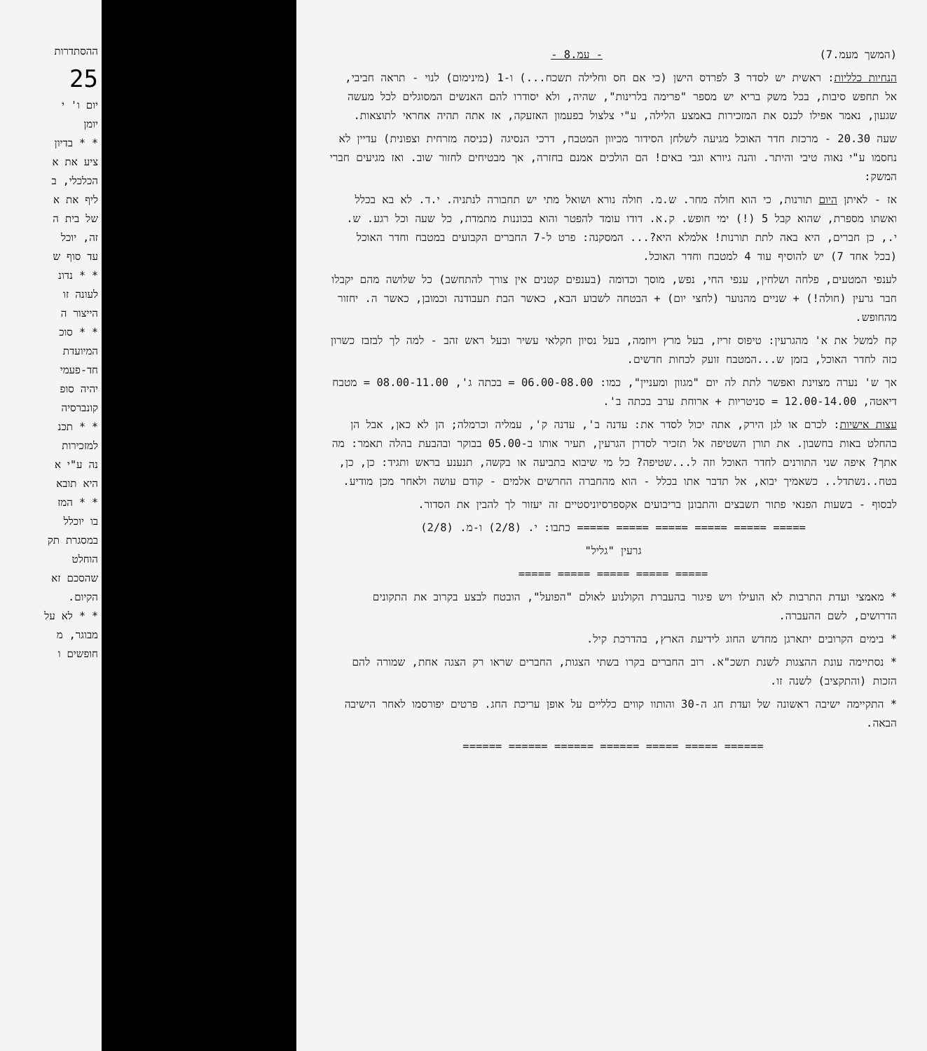ההסתדרות
25
יום ו' י
יומן
* * בדיון
ציע את א
הכלכלי, ב
ליף את א
של בית ה
זה, יוכל
עד סוף ש
* * נדונ
לעונה זו
הייצור ה
* * סוכ
המיועדת
חד-פעמי
יהיה סופ
קונברסיה
* * תכנ
למזכירות
נה ע"י א
היא תובא
* * המז
בו יוכלל
במסגרת תק
הוחלט
שהסכם זא
הקיום.
* * לא על
מבוגר, מ
חופשים ו
(המשך מעמ.7) - עמ.8 -
הנחיות כלליות: ראשית יש לסדר 3 לפרדס הישן (כי אם חס וחלילה תשכח...) ו-1 (מינימום) לנוי - תראה חביבי, אל תחפש סיבות, בכל משק בריא יש מספר "פרימה בלרינות", שהיה, ולא יסודרו להם האנשים המסוגלים לכל מעשה שגעון, נאמר אפילו לכנס את המזכירות באמצע הלילה, ע"י צלצול בפעמון האזעקה, אז אתה תהיה אחראי לתוצאות.
שעה 20.30 - מרכזת חדר האוכל מגיעה לשלחן הסידור מכיוון המטבח, דרכי הנסיגה (כניסה מזרחית וצפונית) עדיין לא נחסמו ע"י נאוה טיבי והיתר. והנה גיורא וגבי באים! הם הולכים אמנם בחזרה, אך מבטיחים לחזור שוב. ואז מגיעים חברי המשק:
אז - לאיתן היום תורנות, כי הוא חולה מחר. ש.מ. חולה נורא ושואל מתי יש תחבורה לנתניה. י.ד. לא בא בכלל ואשתו מספרת, שהוא קבל 5 (!) ימי חופש. ק.א. דודו עומד להפטר והוא בכוננות מתמדת, כל שעה וכל רגע. ש. י., כן חברים, היא באה לתת תורנות! אלמלא היא?... המסקנה: פרט ל-7 החברים הקבועים במטבח וחדר האוכל (בכל אחד 7) יש להוסיף עוד 4 למטבח וחדר האוכל.
לענפי המטעים, פלחה ושלחין, ענפי החי, נפש, מוסך וכדומה (בענפים קטנים אין צורך להתחשב) כל שלושה מהם יקבלו חבר גרעין (חולה!) + שניים מהנוער (לחצי יום) + הבטחה לשבוע הבא, כאשר הבת תעבודנה וכמובן, כאשר ה. יחזור מהחופש.
קח למשל את א' מהגרעין: טיפוס זריז, בעל מרץ ויוזמה, בעל נסיון חקלאי עשיר ובעל ראש זהב - למה לך לבזבז כשרון כזה לחדר האוכל, בזמן ש...המטבח זועק לכחות חדשים.
אך ש' נערה מצוינת ואפשר לתת לה יום "מגוון ומעניין", כמו: 06.00-08.00 = בכתה ג', 08.00-11.00 = מטבח דיאטה, 12.00-14.00 = סניטריות + ארוחת ערב בכתה ב'.
עצות אישיות: לכרם או לגן הירק, אתה יכול לסדר את: עדנה ב', עדנה ק', עמליה וכרמלה; הן לא כאן, אבל הן בהחלט באות בחשבון. את תורן השטיפה אל תזכיר לסדרן הגרעין, תעיר אותו ב-05.00 בבוקר ובהבעת בהלה תאמר: מה אתך? איפה שני התורנים לחדר האוכל וזה ל...שטיפה? כל מי שיבוא בתביעה או בקשה, תנענע בראש ותגיד: כן, כן, בטח..נשתדל.. כשאמיך יבוא, אל תדבר אתו בכלל - הוא מהחברה החרשים אלמים - קודם עושה ולאחר מכן מודיע.
לבסוף - בשעות הפנאי פתור תשבצים והתבונן בריבועים אקספרסיוניסטיים זה יעזור לך להבין את הסדור.
===== ===== ===== ===== ===== ===== כתבו: י. (2/8) ו-מ. (2/8)
גרעין "גליל"
===== ===== ===== ===== =====
* מאמצי ועדת התרבות לא הועילו ויש פיגור בהעברת הקולנוע לאולם "הפועל", הובטח לבצע בקרוב את התקונים הדרושים, לשם ההעברה.
* בימים הקרובים יתארגן מחדש החוג לידיעת הארץ, בהדרכת קיל.
* נסתיימה עונת ההצגות לשנת תשכ"א. רוב החברים בקרו בשתי הצגות, החברים שראו רק הצגה אחת, שמורה להם הזכות (והתקציב) לשנה זו.
* התקיימה ישיבה ראשונה של ועדת חג ה-30 והותוו קווים כלליים על אופן עריכת החג. פרטים יפורסמו לאחר הישיבה הבאה.
====== ===== ===== ====== ====== ====== ======